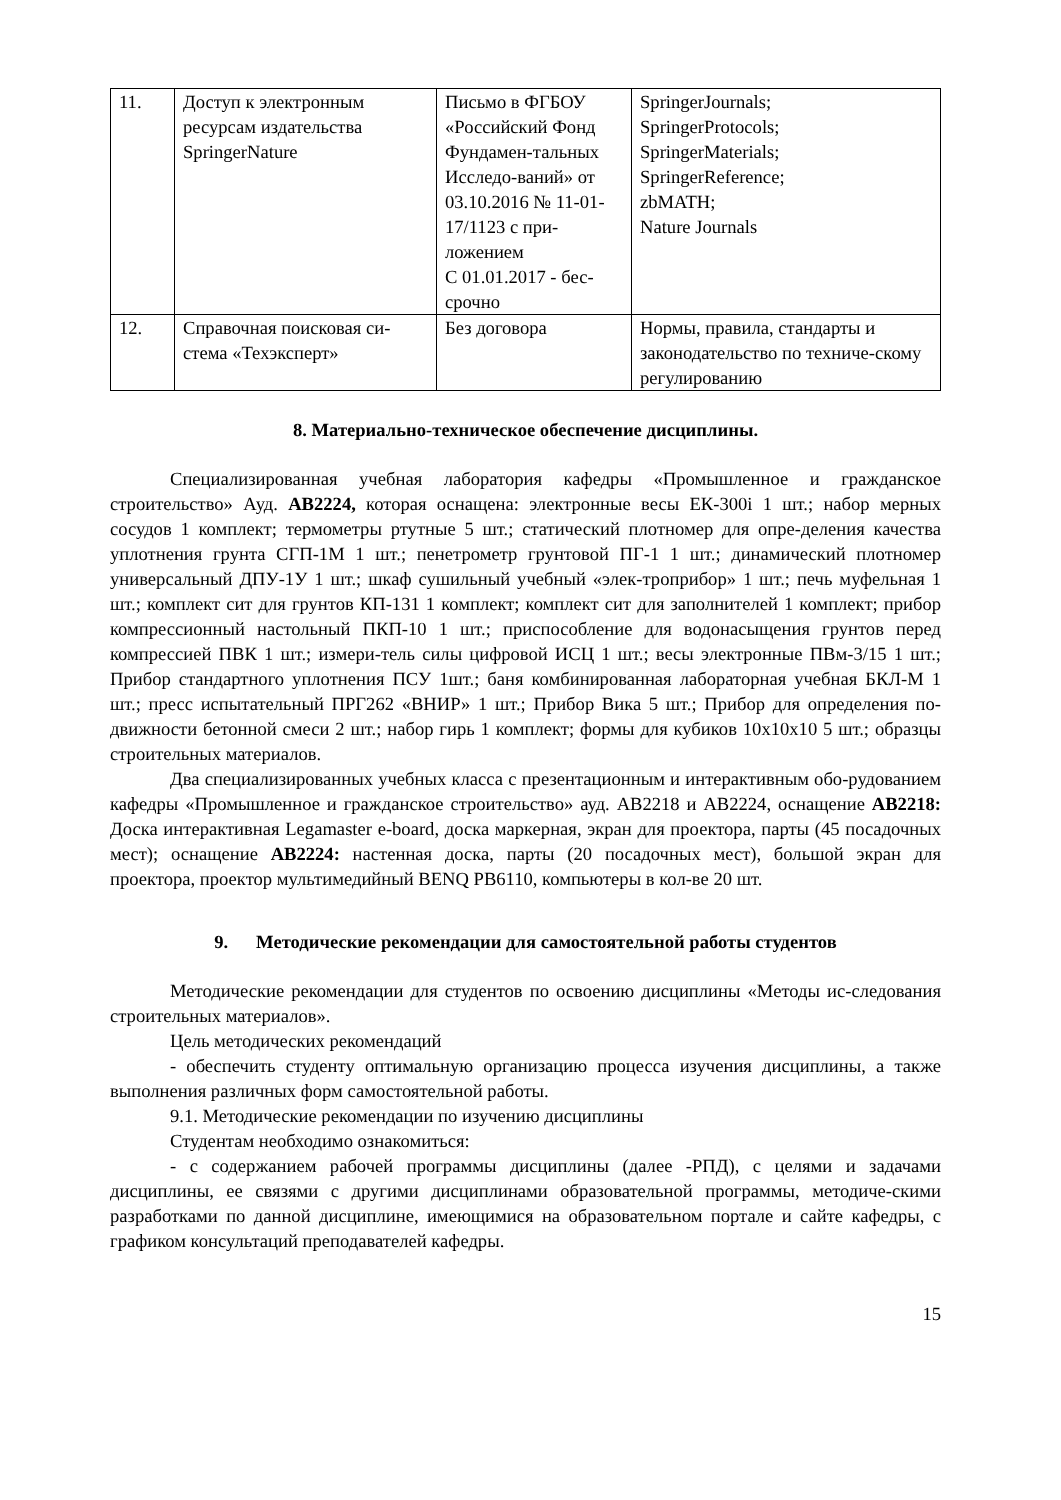| 11. | Доступ к электронным ресурсам издательства SpringerNature | Письмо в ФГБОУ «Российский Фонд Фундамен-тальных Исследо-ваний» от 03.10.2016 № 11-01-17/1123 с при-ложением С 01.01.2017 - бес-срочно | SpringerJournals; SpringerProtocols; SpringerMaterials; SpringerReference; zbMATH; Nature Journals |
| 12. | Справочная поисковая си-стема «Техэксперт» | Без договора | Нормы, правила, стандарты и законодательство по техниче-скому регулированию |
8. Материально-техническое обеспечение дисциплины.
Специализированная учебная лаборатория кафедры «Промышленное и гражданское строительство» Ауд. АВ2224, которая оснащена: электронные весы ЕК-300i 1 шт.; набор мерных сосудов 1 комплект; термометры ртутные 5 шт.; статический плотномер для опре-деления качества уплотнения грунта СГП-1М 1 шт.; пенетрометр грунтовой ПГ-1 1 шт.; динамический плотномер универсальный ДПУ-1У 1 шт.; шкаф сушильный учебный «элек-троприбор» 1 шт.; печь муфельная 1 шт.; комплект сит для грунтов КП-131 1 комплект; комплект сит для заполнителей 1 комплект; прибор компрессионный настольный ПКП-10 1 шт.; приспособление для водонасыщения грунтов перед компрессией ПВК 1 шт.; измери-тель силы цифровой ИСЦ 1 шт.; весы электронные ПВм-3/15 1 шт.; Прибор стандартного уплотнения ПСУ 1шт.; баня комбинированная лабораторная учебная БКЛ-М 1 шт.; пресс испытательный ПРГ262 «ВНИР» 1 шт.; Прибор Вика 5 шт.; Прибор для определения по-движности бетонной смеси 2 шт.; набор гирь 1 комплект; формы для кубиков 10х10х10 5 шт.; образцы строительных материалов.
Два специализированных учебных класса с презентационным и интерактивным обо-рудованием кафедры «Промышленное и гражданское строительство» ауд. АВ2218 и АВ2224, оснащение АВ2218: Доска интерактивная Legamaster e-board, доска маркерная, экран для проектора, парты (45 посадочных мест); оснащение АВ2224: настенная доска, парты (20 посадочных мест), большой экран для проектора, проектор мультимедийный BENQ PB6110, компьютеры в кол-ве 20 шт.
9. Методические рекомендации для самостоятельной работы студентов
Методические рекомендации для студентов по освоению дисциплины «Методы ис-следования строительных материалов».
Цель методических рекомендаций
- обеспечить студенту оптимальную организацию процесса изучения дисциплины, а также выполнения различных форм самостоятельной работы.
9.1. Методические рекомендации по изучению дисциплины
Студентам необходимо ознакомиться:
- с содержанием рабочей программы дисциплины (далее -РПД), с целями и задачами дисциплины, ее связями с другими дисциплинами образовательной программы, методиче-скими разработками по данной дисциплине, имеющимися на образовательном портале и сайте кафедры, с графиком консультаций преподавателей кафедры.
15